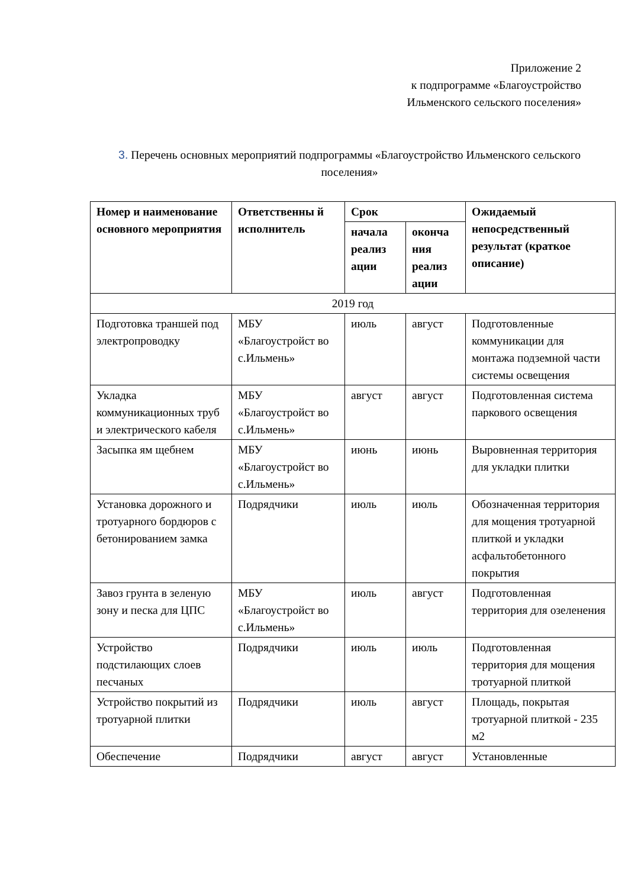Приложение 2
к подпрограмме «Благоустройство
Ильменского сельского поселения»
3. Перечень основных мероприятий подпрограммы «Благоустройство Ильменского сельского поселения»
| Номер и наименование основного мероприятия | Ответственны й исполнитель | Срок | | Ожидаемый непосредственный результат (краткое описание) |
| --- | --- | --- | --- | --- |
| | | начала реализ ации | оконча ния реализ ации | |
| 2019 год | | | | |
| Подготовка траншей под электропроводку | МБУ «Благоустройст во с.Ильмень» | июль | август | Подготовленные коммуникации для монтажа подземной части системы освещения |
| Укладка коммуникационных труб и электрического кабеля | МБУ «Благоустройст во с.Ильмень» | август | август | Подготовленная система паркового освещения |
| Засыпка ям щебнем | МБУ «Благоустройст во с.Ильмень» | июнь | июнь | Выровненная территория для укладки плитки |
| Установка дорожного и тротуарного бордюров с бетонированием замка | Подрядчики | июль | июль | Обозначенная территория для мощения тротуарной плиткой и укладки асфальтобетонного покрытия |
| Завоз грунта в зеленую зону и песка для ЦПС | МБУ «Благоустройст во с.Ильмень» | июль | август | Подготовленная территория для озеленения |
| Устройство подстилающих слоев песчаных | Подрядчики | июль | июль | Подготовленная территория для мощения тротуарной плиткой |
| Устройство покрытий из тротуарной плитки | Подрядчики | июль | август | Площадь, покрытая тротуарной плиткой - 235 м2 |
| Обеспечение | Подрядчики | август | август | Установленные |